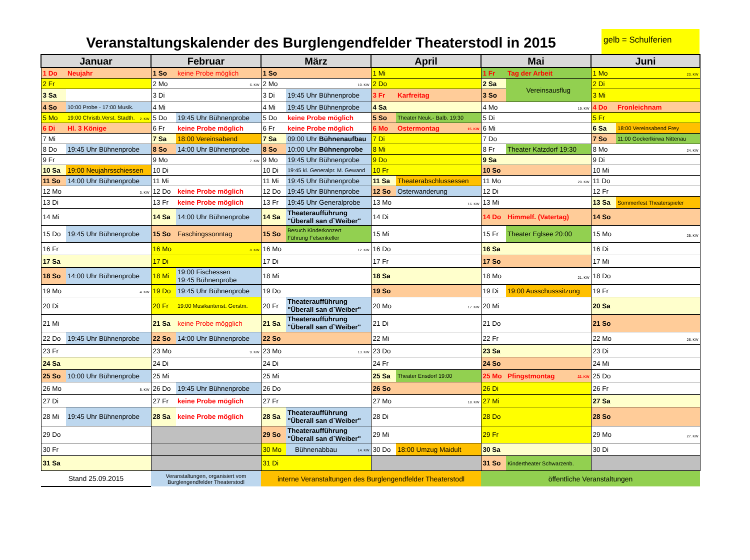Veranstaltungskalender des Burglengendfelder Theaterstodl in 2015
gelb = Schulferien
| Januar | | Februar | | März | | April | | Mai | | Juni | |
| --- | --- | --- | --- | --- | --- | --- | --- | --- | --- | --- | --- |
| 1 Do | Neujahr | 1 So | keine Probe möglich | 1 So | | 1 Mi | | 1 Fr | Tag der Arbeit | 1 Mo | 23. KW |
| 2 Fr | | 2 Mo | 6. KW | 2 Mo | 10. KW | 2 Do | | 2 Sa | Vereinsausflug | 2 Di | |
| 3 Sa | | 3 Di | | 3 Di | 19:45 Uhr Bühnenprobe | 3 Fr | Karfreitag | 3 So | | 3 Mi | |
| 4 So | 10:00 Probe - 17:00 Musik. | 4 Mi | | 4 Mi | 19:45 Uhr Bühnenprobe | 4 Sa | | 4 Mo | 19. KW | 4 Do | Fronleichnam |
| 5 Mo | 19:00 Christb.Verst. Stadth. 2. KW | 5 Do | 19:45 Uhr Bühnenprobe | 5 Do | keine Probe möglich | 5 So | Theater Neuk.- Balb. 19:30 | 5 Di | | 5 Fr | |
| 6 Di | Hl. 3 Könige | 6 Fr | keine Probe möglich | 6 Fr | keine Probe möglich | 6 Mo | Ostermontag 15. KW | 6 Mi | | 6 Sa | 18:00 Vereinsabend Frey |
| 7 Mi | | 7 Sa | 18:00 Vereinsabend | 7 Sa | 09:00 Uhr Bühnenaufbau | 7 Di | | 7 Do | | 7 So | 11:00 Gockerlkirwa Nittenau |
| 8 Do | 19:45 Uhr Bühnenprobe | 8 So | 14:00 Uhr Bühnenprobe | 8 So | 10:00 Uhr Bühnenprobe | 8 Mi | | 8 Fr | Theater Katzdorf 19:30 | 8 Mo | 24. KW |
| 9 Fr | | 9 Mo | 7. KW | 9 Mo | 19:45 Uhr Bühnenprobe | 9 Do | | 9 Sa | | 9 Di | |
| 10 Sa | 19:00 Neujahrsschiessen | 10 Di | | 10 Di | 19:45 kl. Generalpr. M. Gewand | 10 Fr | | 10 So | | 10 Mi | |
| 11 So | 14:00 Uhr Bühnenprobe | 11 Mi | | 11 Mi | 19:45 Uhr Bühnenprobe | 11 Sa | Theaterabschlussessen | 11 Mo | 20. KW | 11 Do | |
| 12 Mo | 3. KW | 12 Do | keine Probe möglich | 12 Do | 19:45 Uhr Bühnenprobe | 12 So | Osterwanderung | 12 Di | | 12 Fr | |
| 13 Di | | 13 Fr | keine Probe möglich | 13 Fr | 19:45 Uhr Generalprobe | 13 Mo | 16. KW | 13 Mi | | 13 Sa | Sommerfest Theaterspieler |
| 14 Mi | | 14 Sa | 14:00 Uhr Bühnenprobe | 14 Sa | Theateraufführung "Überall san d`Weiber" | 14 Di | | 14 Do | Himmelf. (Vatertag) | 14 So | |
| 15 Do | 19:45 Uhr Bühnenprobe | 15 So | Faschingssonntag | 15 So | Besuch Kinderkonzert Führung Felsenkeller | 15 Mi | | 15 Fr | Theater Eglsee 20:00 | 15 Mo | 25. KW |
| 16 Fr | | 16 Mo | 8. KW | 16 Mo | 12. KW | 16 Do | | 16 Sa | | 16 Di | |
| 17 Sa | | 17 Di | | 17 Di | | 17 Fr | | 17 So | | 17 Mi | |
| 18 So | 14:00 Uhr Bühnenprobe | 18 Mi | 19:00 Fischessen 19:45 Bühnenprobe | 18 Mi | | 18 Sa | | 18 Mo | 21. KW | 18 Do | |
| 19 Mo | 4. KW | 19 Do | 19:45 Uhr Bühnenprobe | 19 Do | | 19 So | | 19 Di | 19:00 Ausschusssitzung | 19 Fr | |
| 20 Di | | 20 Fr | 19:00 Musikantenst. Gerstm. | 20 Fr | Theateraufführung "Überall san d`Weiber" | 20 Mo | 17. KW | 20 Mi | | 20 Sa | |
| 21 Mi | | 21 Sa | keine Probe mögglich | 21 Sa | Theateraufführung "Überall san d`Weiber" | 21 Di | | 21 Do | | 21 So | |
| 22 Do | 19:45 Uhr Bühnenprobe | 22 So | 14:00 Uhr Bühnenprobe | 22 So | | 22 Mi | | 22 Fr | | 22 Mo | 26. KW |
| 23 Fr | | 23 Mo | 9. KW | 23 Mo | 13. KW | 23 Do | | 23 Sa | | 23 Di | |
| 24 Sa | | 24 Di | | 24 Di | | 24 Fr | | 24 So | | 24 Mi | |
| 25 So | 10:00 Uhr Bühnenprobe | 25 Mi | | 25 Mi | | 25 Sa | Theater Ensdorf 19:00 | 25 Mo | Pfingstmontag 22. KW | 25 Do | |
| 26 Mo | 5. KW | 26 Do | 19:45 Uhr Bühnenprobe | 26 Do | | 26 So | | 26 Di | | 26 Fr | |
| 27 Di | | 27 Fr | keine Probe möglich | 27 Fr | | 27 Mo | 18. KW | 27 Mi | | 27 Sa | |
| 28 Mi | 19:45 Uhr Bühnenprobe | 28 Sa | keine Probe möglich | 28 Sa | Theateraufführung "Überall san d`Weiber" | 28 Di | | 28 Do | | 28 So | |
| 29 Do | | | | 29 So | Theateraufführung "Überall san d`Weiber" | 29 Mi | | 29 Fr | | 29 Mo | 27. KW |
| 30 Fr | | | | 30 Mo | Bühnenabbau 14. KW | 30 Do | 18:00 Umzug Maidult | 30 Sa | | 30 Di | |
| 31 Sa | | | | 31 Di | | | | 31 So | Kindertheater Schwarzenb. | | |
| Stand 25.09.2015 | | Veranstaltungen, organisiert vom Burglengendfelder Theaterstodl | | interne Veranstaltungen des Burglengendfelder Theaterstodl | | | | öffentliche Veranstaltungen | | | |